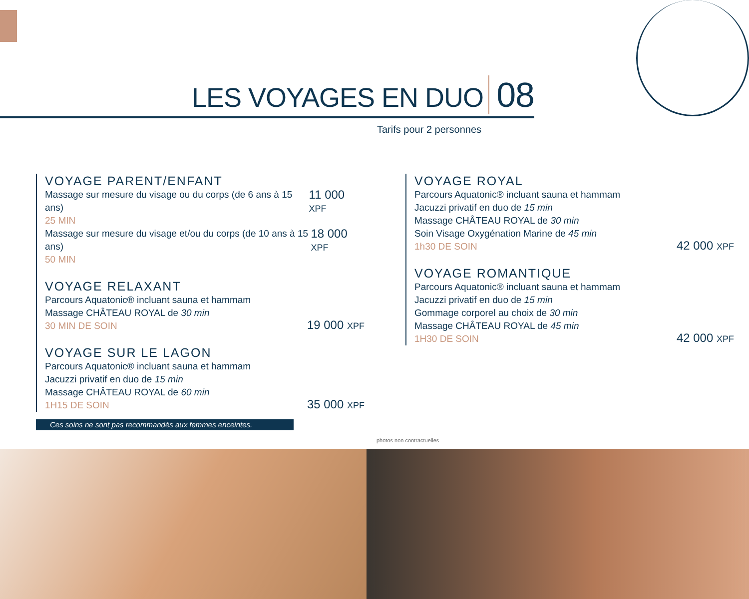LES VOYAGES EN DUO 08
Tarifs pour 2 personnes
VOYAGE PARENT/ENFANT
Massage sur mesure du visage ou du corps (de 6 ans à 15 ans)
25 MIN 11 000 XPF
Massage sur mesure du visage et/ou du corps (de 10 ans à 15 ans)
50 MIN 18 000 XPF
VOYAGE RELAXANT
Parcours Aquatonic® incluant sauna et hammam
Massage CHÂTEAU ROYAL de 30 min
30 MIN DE SOIN 19 000 XPF
VOYAGE SUR LE LAGON
Parcours Aquatonic® incluant sauna et hammam
Jacuzzi privatif en duo de 15 min
Massage CHÂTEAU ROYAL de 60 min
1H15 DE SOIN 35 000 XPF
VOYAGE ROYAL
Parcours Aquatonic® incluant sauna et hammam
Jacuzzi privatif en duo de 15 min
Massage CHÂTEAU ROYAL de 30 min
Soin Visage Oxygénation Marine de 45 min
1h30 DE SOIN 42 000 XPF
VOYAGE ROMANTIQUE
Parcours Aquatonic® incluant sauna et hammam
Jacuzzi privatif en duo de 15 min
Gommage corporel au choix de 30 min
Massage CHÂTEAU ROYAL de 45 min
1H30 DE SOIN 42 000 XPF
Ces soins ne sont pas recommandés aux femmes enceintes.
photos non contractuelles